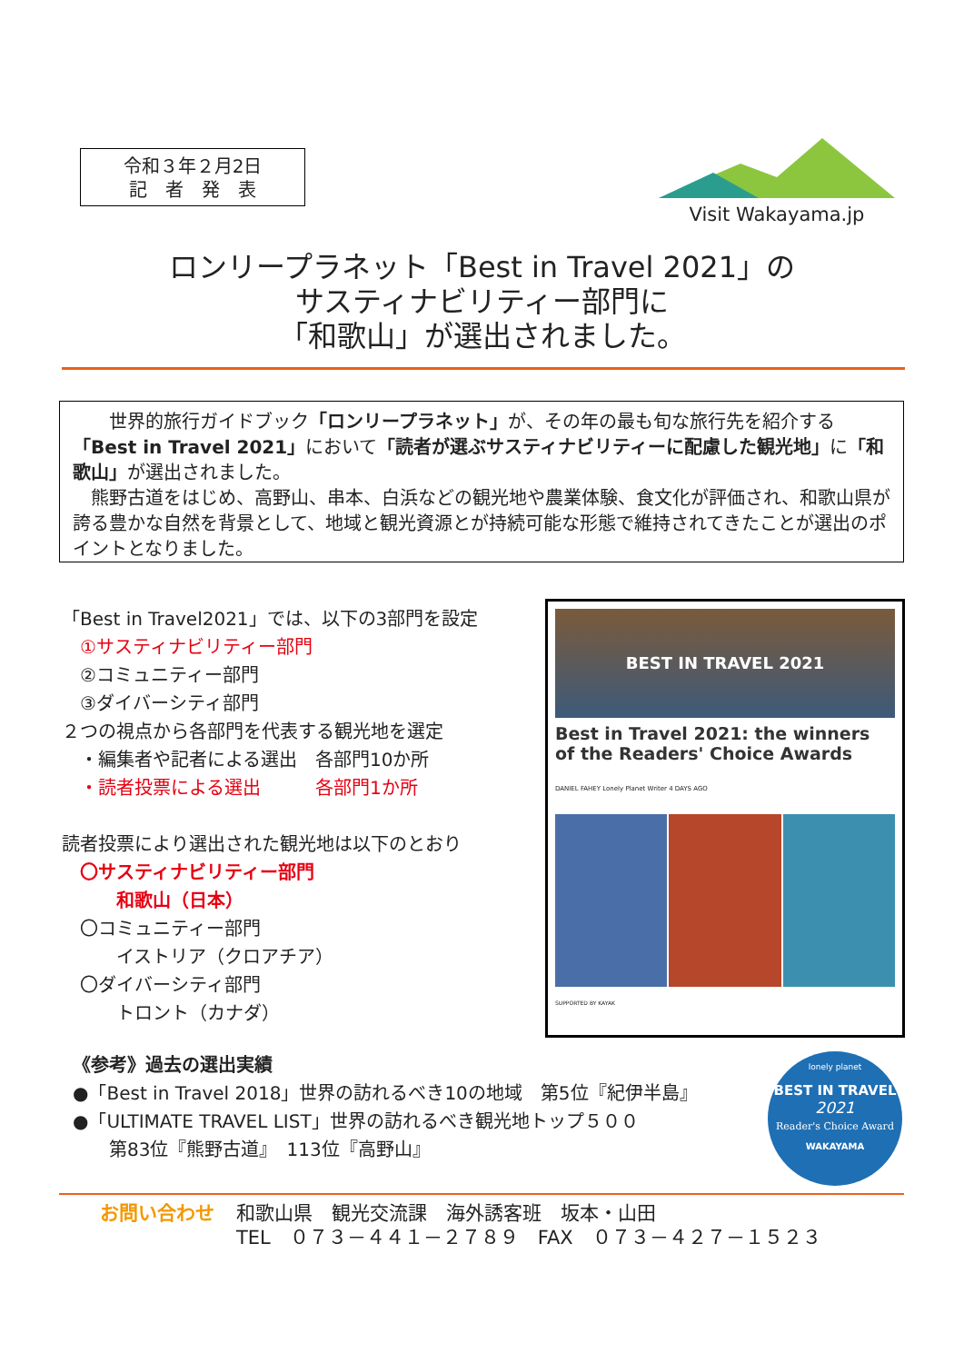令和３年２月2日
記　者　発　表
Visit Wakayama.jp
ロンリープラネット「Best in Travel 2021」の
サスティナビリティー部門に
「和歌山」が選出されました。
　　世界的旅行ガイドブック「ロンリープラネット」が、その年の最も旬な旅行先を紹介する「Best in Travel 2021」において「読者が選ぶサスティナビリティーに配慮した観光地」に「和歌山」が選出されました。
　熊野古道をはじめ、高野山、串本、白浜などの観光地や農業体験、食文化が評価され、和歌山県が誇る豊かな自然を背景として、地域と観光資源とが持続可能な形態で維持されてきたことが選出のポイントとなりました。
「Best in Travel2021」では、以下の3部門を設定
　①サスティナビリティー部門
　②コミュニティー部門
　③ダイバーシティ部門
２つの視点から各部門を代表する観光地を選定
　・編集者や記者による選出　各部門10か所
　・読者投票による選出　　　各部門1か所
読者投票により選出された観光地は以下のとおり
　〇サスティナビリティー部門
　　　和歌山（日本）
　〇コミュニティー部門
　　　イストリア（クロアチア）
　〇ダイバーシティ部門
　　　トロント（カナダ）
BEST IN TRAVEL 2021
Best in Travel 2021: the winners of the Readers' Choice Awards
DANIEL FAHEY Lonely Planet Writer 4 DAYS AGO
SUPPORTED BY KAYAK
《参考》過去の選出実績
●「Best in Travel 2018」世界の訪れるべき10の地域　第5位『紀伊半島』
●「ULTIMATE TRAVEL LIST」世界の訪れるべき観光地トップ５００
　　第83位『熊野古道』　113位『高野山』
lonely planet
BEST IN TRAVEL
2021
Reader's Choice Award
WAKAYAMA
お問い合わせ 和歌山県　観光交流課　海外誘客班　坂本・山田
TEL　０７３－４４１－２７８９　FAX　０７３－４２７－１５２３